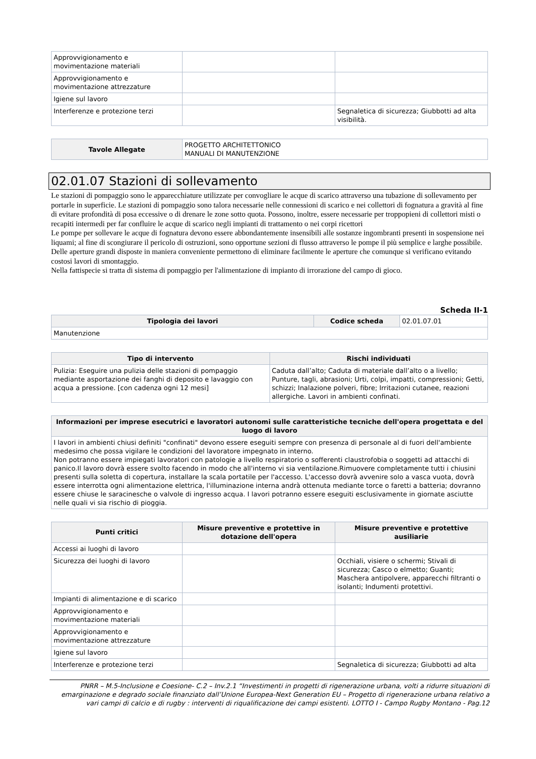| Approvvigionamento e movimentazione materiali | | |
| Approvvigionamento e movimentazione attrezzature | | |
| Igiene sul lavoro | | |
| Interferenze e protezione terzi | | Segnaletica di sicurezza; Giubbotti ad alta visibilità. |
| Tavole Allegate | PROGETTO ARCHITETTONICO MANUALI DI MANUTENZIONE |
02.01.07 Stazioni di sollevamento
Le stazioni di pompaggio sono le apparecchiature utilizzate per convogliare le acque di scarico attraverso una tubazione di sollevamento per portarle in superficie. Le stazioni di pompaggio sono talora necessarie nelle connessioni di scarico e nei collettori di fognatura a gravità al fine di evitare profondità di posa eccessive o di drenare le zone sotto quota. Possono, inoltre, essere necessarie per troppopieni di collettori misti o recapiti intermedi per far confluire le acque di scarico negli impianti di trattamento o nei corpi ricettori
Le pompe per sollevare le acque di fognatura devono essere abbondantemente insensibili alle sostanze ingombranti presenti in sospensione nei liquami; al fine di scongiurare il pericolo di ostruzioni, sono opportune sezioni di flusso attraverso le pompe il più semplice e larghe possibile. Delle aperture grandi disposte in maniera conveniente permettono di eliminare facilmente le aperture che comunque si verificano evitando costosi lavori di smontaggio.
Nella fattispecie si tratta di sistema di pompaggio per l'alimentazione di impianto di irrorazione del campo di gioco.
Scheda II-1
| Tipologia dei lavori | Codice scheda | 02.01.07.01 |
| Manutenzione | | |
| Tipo di intervento | Rischi individuati |
| --- | --- |
| Pulizia: Eseguire una pulizia delle stazioni di pompaggio mediante asportazione dei fanghi di deposito e lavaggio con acqua a pressione. [con cadenza ogni 12 mesi] | Caduta dall’alto; Caduta di materiale dall’alto o a livello; Punture, tagli, abrasioni; Urti, colpi, impatti, compressioni; Getti, schizzi; Inalazione polveri, fibre; Irritazioni cutanee, reazioni allergiche. Lavori in ambienti confinati. |
| Informazioni per imprese esecutrici e lavoratori autonomi sulle caratteristiche tecniche dell'opera progettata e del luogo di lavoro |
| --- |
| I lavori in ambienti chiusi definiti "confinati" devono essere eseguiti sempre con presenza di personale al di fuori dell'ambiente medesimo che possa vigilare le condizioni del lavoratore impegnato in interno. Non potranno essere impiegati lavoratori con patologie a livello respiratorio o sofferenti claustrofobia o soggetti ad attacchi di panico.Il lavoro dovrà essere svolto facendo in modo che all'interno vi sia ventilazione.Rimuovere completamente tutti i chiusini presenti sulla soletta di copertura, installare la scala portatile per l'accesso. L'accesso dovrà avvenire solo a vasca vuota, dovrà essere interrotta ogni alimentazione elettrica, l'illuminazione interna andrà ottenuta mediante torce o faretti a batteria; dovranno essere chiuse le saracinesche o valvole di ingresso acqua. I lavori potranno essere eseguiti esclusivamente in giornate asciutte nelle quali vi sia rischio di pioggia. |
| Punti critici | Misure preventive e protettive in dotazione dell'opera | Misure preventive e protettive ausiliarie |
| --- | --- | --- |
| Accessi ai luoghi di lavoro | | |
| Sicurezza dei luoghi di lavoro | | Occhiali, visiere o schermi; Stivali di sicurezza; Casco o elmetto; Guanti; Maschera antipolvere, apparecchi filtranti o isolanti; Indumenti protettivi. |
| Impianti di alimentazione e di scarico | | |
| Approvvigionamento e movimentazione materiali | | |
| Approvvigionamento e movimentazione attrezzature | | |
| Igiene sul lavoro | | |
| Interferenze e protezione terzi | | Segnaletica di sicurezza; Giubbotti ad alta |
PNRR – M.5-Inclusione e Coesione- C.2 – Inv.2.1 “Investimenti in progetti di rigenerazione urbana, volti a ridurre situazioni di emarginazione e degrado sociale finanziato dall’Unione Europea-Next Generation EU – Progetto di rigenerazione urbana relativo a vari campi di calcio e di rugby : interventi di riqualificazione dei campi esistenti. LOTTO I - Campo Rugby Montano - Pag.12